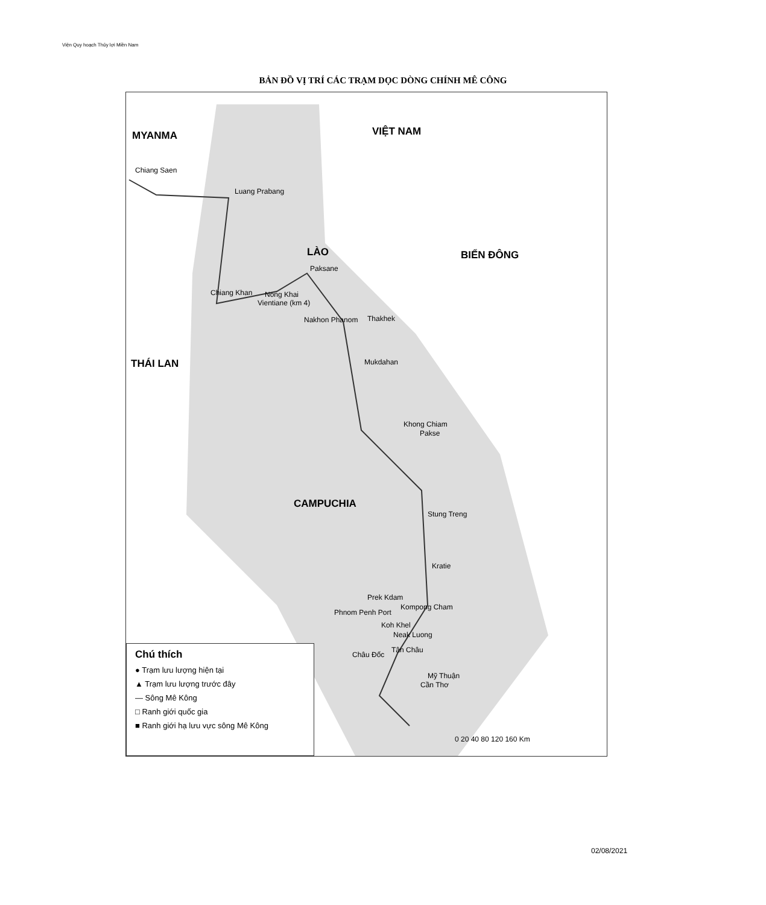Viện Quy hoạch Thủy lợi Miền Nam
BẢN ĐỒ VỊ TRÍ CÁC TRẠM DỌC DÒNG CHÍNH MÊ CÔNG
MYANMA VIỆT NAM
LÀO BIỂN ĐÔNG
THÁI LAN
CAMPUCHIA
Chiang Saen
Luang Prabang
Paksane
Chiang Khan Nong Khai
Vientiane (km 4)
Nakhon Phanom Thakhek
Mukdahan
Khong Chiam
Pakse
Stung Treng
Kratie
Prek Kdam
Kompong Cham
Phnom Penh Port
Koh Khel
Neak Luong
Tân Châu
Châu Đốc
Mỹ Thuận
Cần Thơ
0 20 40 80 120 160 Km
Chú thích
● Trạm lưu lượng hiện tại
▲ Trạm lưu lượng trước đây
— Sông Mê Kông
□ Ranh giới quốc gia
■ Ranh giới hạ lưu vực sông Mê Kông
02/08/2021